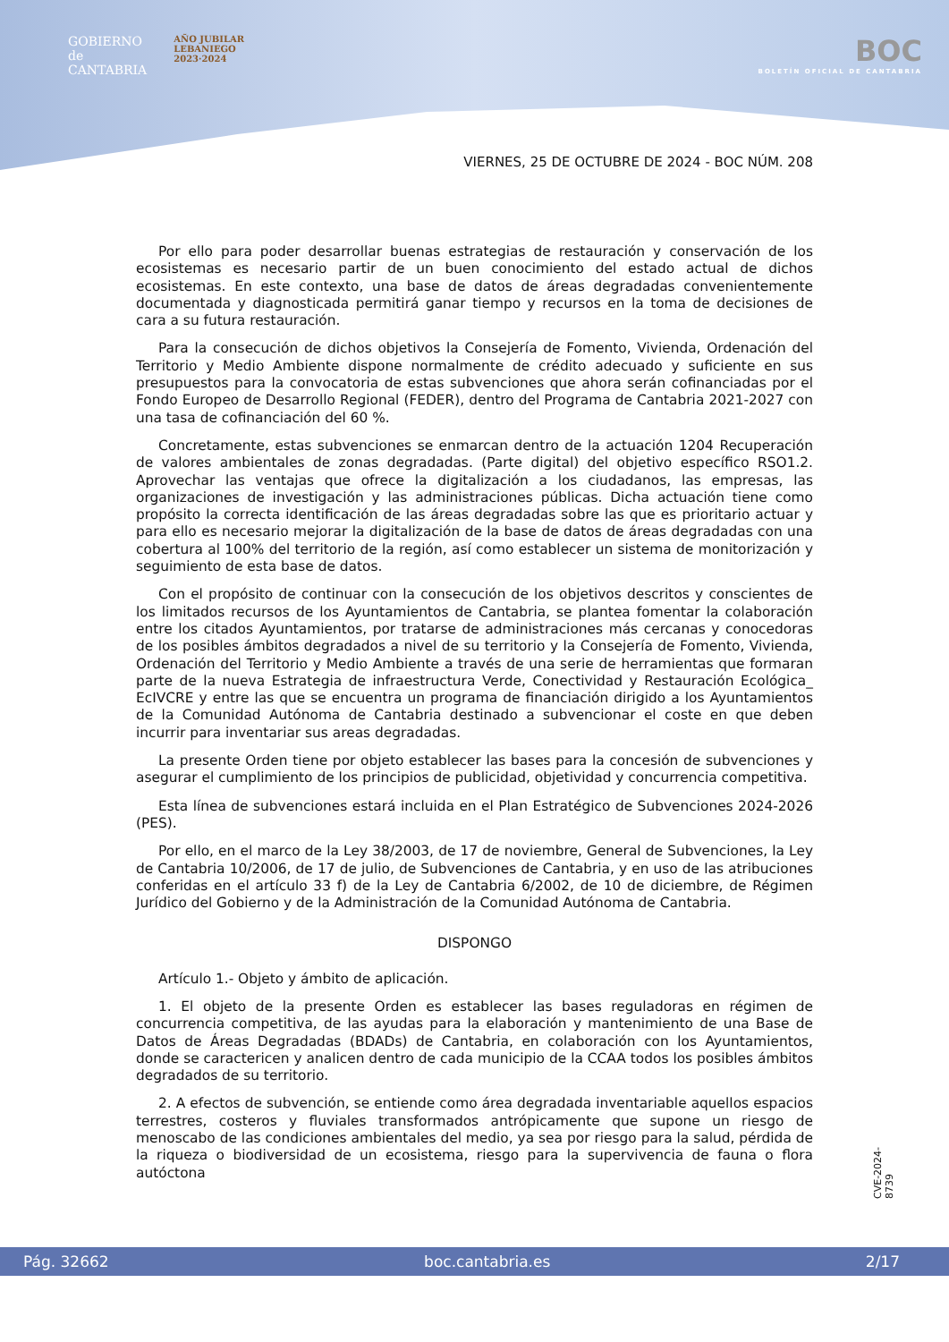GOBIERNO
de
CANTABRIA
AÑO JUBILAR
LEBANIEGO
2023·2024
BOC
BOLETÍN OFICIAL DE CANTABRIA
VIERNES, 25 DE OCTUBRE DE 2024 - BOC NÚM. 208
Por ello para poder desarrollar buenas estrategias de restauración y conservación de los ecosistemas es necesario partir de un buen conocimiento del estado actual de dichos ecosistemas. En este contexto, una base de datos de áreas degradadas convenientemente documentada y diagnosticada permitirá ganar tiempo y recursos en la toma de decisiones de cara a su futura restauración.
Para la consecución de dichos objetivos la Consejería de Fomento, Vivienda, Ordenación del Territorio y Medio Ambiente dispone normalmente de crédito adecuado y suficiente en sus presupuestos para la convocatoria de estas subvenciones que ahora serán cofinanciadas por el Fondo Europeo de Desarrollo Regional (FEDER), dentro del Programa de Cantabria 2021-2027 con una tasa de cofinanciación del 60 %.
Concretamente, estas subvenciones se enmarcan dentro de la actuación 1204 Recuperación de valores ambientales de zonas degradadas. (Parte digital) del objetivo específico RSO1.2. Aprovechar las ventajas que ofrece la digitalización a los ciudadanos, las empresas, las organizaciones de investigación y las administraciones públicas. Dicha actuación tiene como propósito la correcta identificación de las áreas degradadas sobre las que es prioritario actuar y para ello es necesario mejorar la digitalización de la base de datos de áreas degradadas con una cobertura al 100% del territorio de la región, así como establecer un sistema de monitorización y seguimiento de esta base de datos.
Con el propósito de continuar con la consecución de los objetivos descritos y conscientes de los limitados recursos de los Ayuntamientos de Cantabria, se plantea fomentar la colaboración entre los citados Ayuntamientos, por tratarse de administraciones más cercanas y conocedoras de los posibles ámbitos degradados a nivel de su territorio y la Consejería de Fomento, Vivienda, Ordenación del Territorio y Medio Ambiente a través de una serie de herramientas que formaran parte de la nueva Estrategia de infraestructura Verde, Conectividad y Restauración Ecológica_ EcIVCRE y entre las que se encuentra un programa de financiación dirigido a los Ayuntamientos de la Comunidad Autónoma de Cantabria destinado a subvencionar el coste en que deben incurrir para inventariar sus areas degradadas.
La presente Orden tiene por objeto establecer las bases para la concesión de subvenciones y asegurar el cumplimiento de los principios de publicidad, objetividad y concurrencia competitiva.
Esta línea de subvenciones estará incluida en el Plan Estratégico de Subvenciones 2024-2026 (PES).
Por ello, en el marco de la Ley 38/2003, de 17 de noviembre, General de Subvenciones, la Ley de Cantabria 10/2006, de 17 de julio, de Subvenciones de Cantabria, y en uso de las atribuciones conferidas en el artículo 33 f) de la Ley de Cantabria 6/2002, de 10 de diciembre, de Régimen Jurídico del Gobierno y de la Administración de la Comunidad Autónoma de Cantabria.
DISPONGO
Artículo 1.- Objeto y ámbito de aplicación.
1. El objeto de la presente Orden es establecer las bases reguladoras en régimen de concurrencia competitiva, de las ayudas para la elaboración y mantenimiento de una Base de Datos de Áreas Degradadas (BDADs) de Cantabria, en colaboración con los Ayuntamientos, donde se caractericen y analicen dentro de cada municipio de la CCAA todos los posibles ámbitos degradados de su territorio.
2. A efectos de subvención, se entiende como área degradada inventariable aquellos espacios terrestres, costeros y fluviales transformados antrópicamente que supone un riesgo de menoscabo de las condiciones ambientales del medio, ya sea por riesgo para la salud, pérdida de la riqueza o biodiversidad de un ecosistema, riesgo para la supervivencia de fauna o flora autóctona
CVE-2024-8739
Pág. 32662 boc.cantabria.es 2/17